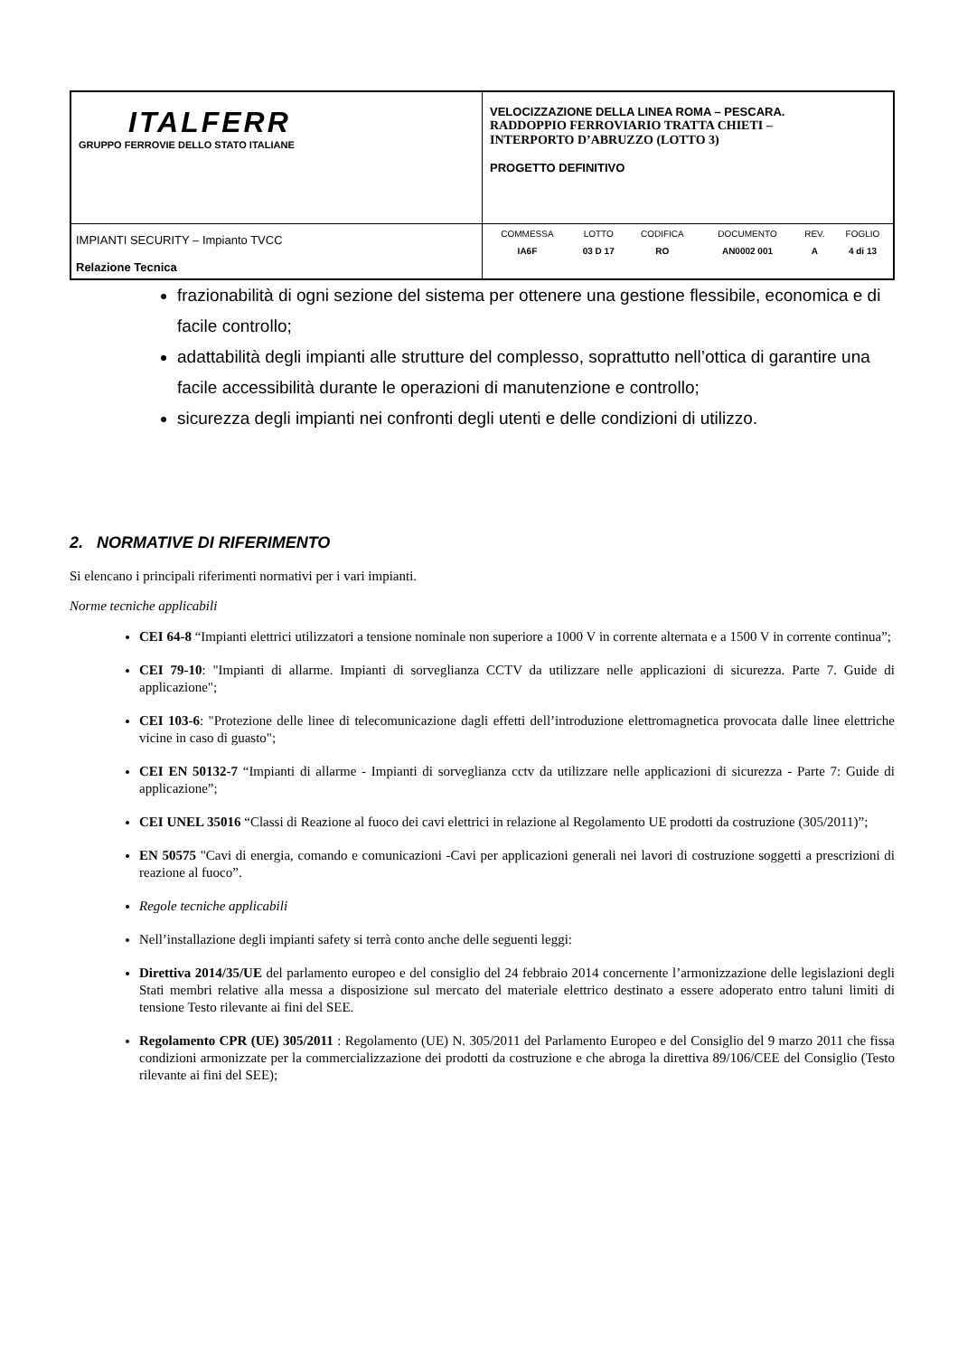| ITALFERR GRUPPO FERROVIE DELLO STATO ITALIANE | VELOCIZZAZIONE DELLA LINEA ROMA – PESCARA. RADDOPPIO FERROVIARIO TRATTA CHIETI – INTERPORTO D’ABRUZZO (LOTTO 3) PROGETTO DEFINITIVO |
| IMPIANTI SECURITY – Impianto TVCC Relazione Tecnica | / COMMESSA / LOTTO / CODIFICA / DOCUMENTO / REV. / FOGLIO / / IA6F / 03 D 17 / RO / AN0002 001 / A / 4 di 13 / |
frazionabilità di ogni sezione del sistema per ottenere una gestione flessibile, economica e di facile controllo;
adattabilità degli impianti alle strutture del complesso, soprattutto nell’ottica di garantire una facile accessibilità durante le operazioni di manutenzione e controllo;
sicurezza degli impianti nei confronti degli utenti e delle condizioni di utilizzo.
2. NORMATIVE DI RIFERIMENTO
Si elencano i principali riferimenti normativi per i vari impianti.
Norme tecniche applicabili
CEI 64-8 “Impianti elettrici utilizzatori a tensione nominale non superiore a 1000 V in corrente alternata e a 1500 V in corrente continua”;
CEI 79-10: "Impianti di allarme. Impianti di sorveglianza CCTV da utilizzare nelle applicazioni di sicurezza. Parte 7. Guide di applicazione";
CEI 103-6: "Protezione delle linee di telecomunicazione dagli effetti dell’introduzione elettromagnetica provocata dalle linee elettriche vicine in caso di guasto";
CEI EN 50132-7 “Impianti di allarme - Impianti di sorveglianza cctv da utilizzare nelle applicazioni di sicurezza - Parte 7: Guide di applicazione”;
CEI UNEL 35016 “Classi di Reazione al fuoco dei cavi elettrici in relazione al Regolamento UE prodotti da costruzione (305/2011)”;
EN 50575 "Cavi di energia, comando e comunicazioni -Cavi per applicazioni generali nei lavori di costruzione soggetti a prescrizioni di reazione al fuoco”.
Regole tecniche applicabili
Nell’installazione degli impianti safety si terrà conto anche delle seguenti leggi:
Direttiva 2014/35/UE del parlamento europeo e del consiglio del 24 febbraio 2014 concernente l’armonizzazione delle legislazioni degli Stati membri relative alla messa a disposizione sul mercato del materiale elettrico destinato a essere adoperato entro taluni limiti di tensione Testo rilevante ai fini del SEE.
Regolamento CPR (UE) 305/2011 : Regolamento (UE) N. 305/2011 del Parlamento Europeo e del Consiglio del 9 marzo 2011 che fissa condizioni armonizzate per la commercializzazione dei prodotti da costruzione e che abroga la direttiva 89/106/CEE del Consiglio (Testo rilevante ai fini del SEE);